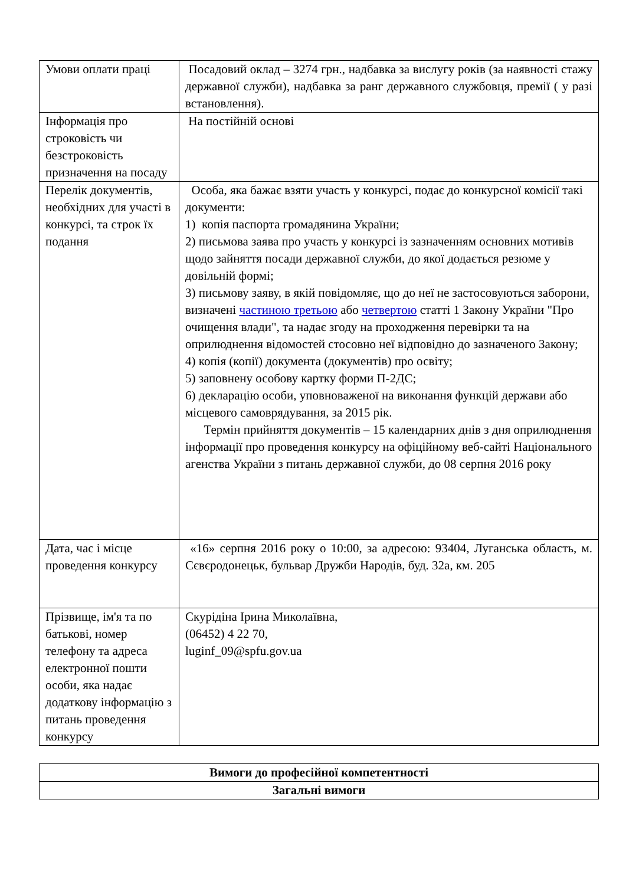| Умови оплати праці | Посадовий оклад – 3274 грн., надбавка за вислугу років (за наявності стажу державної служби), надбавка за ранг державного службовця, премії ( у разі встановлення). |
| Інформація про строковість чи безстроковість призначення на посаду | На постійній основі |
| Перелік документів, необхідних для участі в конкурсі, та строк їх подання | Особа, яка бажає взяти участь у конкурсі, подає до конкурсної комісії такі документи: 1) копія паспорта громадянина України; 2) письмова заява про участь у конкурсі із зазначенням основних мотивів щодо зайняття посади державної служби, до якої додається резюме у довільній формі; 3) письмову заяву, в якій повідомляє, що до неї не застосовуються заборони, визначені частиною третьою або четвертою статті 1 Закону України "Про очищення влади", та надає згоду на проходження перевірки та на оприлюднення відомостей стосовно неї відповідно до зазначеного Закону; 4) копія (копії) документа (документів) про освіту; 5) заповнену особову картку форми П-2ДС; 6) декларацію особи, уповноваженої на виконання функцій держави або місцевого самоврядування, за 2015 рік. Термін прийняття документів – 15 календарних днів з дня оприлюднення інформації про проведення конкурсу на офіційному веб-сайті Національного агенства України з питань державної служби, до 08 серпня 2016 року |
| Дата, час і місце проведення конкурсу | «16» серпня 2016 року о 10:00, за адресою: 93404, Луганська область, м. Сєвєродонецьк, бульвар Дружби Народів, буд. 32а, км. 205 |
| Прізвище, ім'я та по батькові, номер телефону та адреса електронної пошти особи, яка надає додаткову інформацію з питань проведення конкурсу | Скурідіна Ірина Миколаївна, (06452) 4 22 70, luginf_09@spfu.gov.ua |
| Вимоги до професійної компетентності |
| Загальні вимоги |